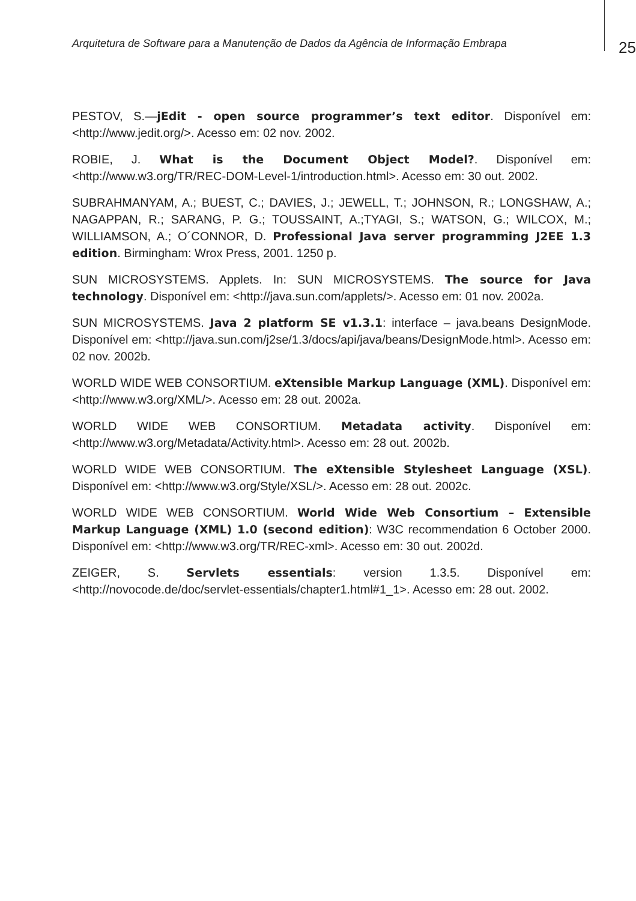Arquitetura de Software para a Manutenção de Dados da Agência de Informação Embrapa
25
PESTOV, S.—jEdit - open source programmer’s text editor. Disponível em: <http://www.jedit.org/>. Acesso em: 02 nov. 2002.
ROBIE, J. What is the Document Object Model?. Disponível em: <http://www.w3.org/TR/REC-DOM-Level-1/introduction.html>. Acesso em: 30 out. 2002.
SUBRAHMANYAM, A.; BUEST, C.; DAVIES, J.; JEWELL, T.; JOHNSON, R.; LONGSHAW, A.; NAGAPPAN, R.; SARANG, P. G.; TOUSSAINT, A.;TYAGI, S.; WATSON, G.; WILCOX, M.; WILLIAMSON, A.; O´CONNOR, D. Professional Java server programming J2EE 1.3 edition. Birmingham: Wrox Press, 2001. 1250 p.
SUN MICROSYSTEMS. Applets. In: SUN MICROSYSTEMS. The source for Java technology. Disponível em: <http://java.sun.com/applets/>. Acesso em: 01 nov. 2002a.
SUN MICROSYSTEMS. Java 2 platform SE v1.3.1: interface – java.beans DesignMode. Disponível em: <http://java.sun.com/j2se/1.3/docs/api/java/beans/DesignMode.html>. Acesso em: 02 nov. 2002b.
WORLD WIDE WEB CONSORTIUM. eXtensible Markup Language (XML). Disponível em: <http://www.w3.org/XML/>. Acesso em: 28 out. 2002a.
WORLD WIDE WEB CONSORTIUM. Metadata activity. Disponível em: <http://www.w3.org/Metadata/Activity.html>. Acesso em: 28 out. 2002b.
WORLD WIDE WEB CONSORTIUM. The eXtensible Stylesheet Language (XSL). Disponível em: <http://www.w3.org/Style/XSL/>. Acesso em: 28 out. 2002c.
WORLD WIDE WEB CONSORTIUM. World Wide Web Consortium – Extensible Markup Language (XML) 1.0 (second edition): W3C recommendation 6 October 2000. Disponível em: <http://www.w3.org/TR/REC-xml>. Acesso em: 30 out. 2002d.
ZEIGER, S. Servlets essentials: version 1.3.5. Disponível em: <http://novocode.de/doc/servlet-essentials/chapter1.html#1_1>. Acesso em: 28 out. 2002.